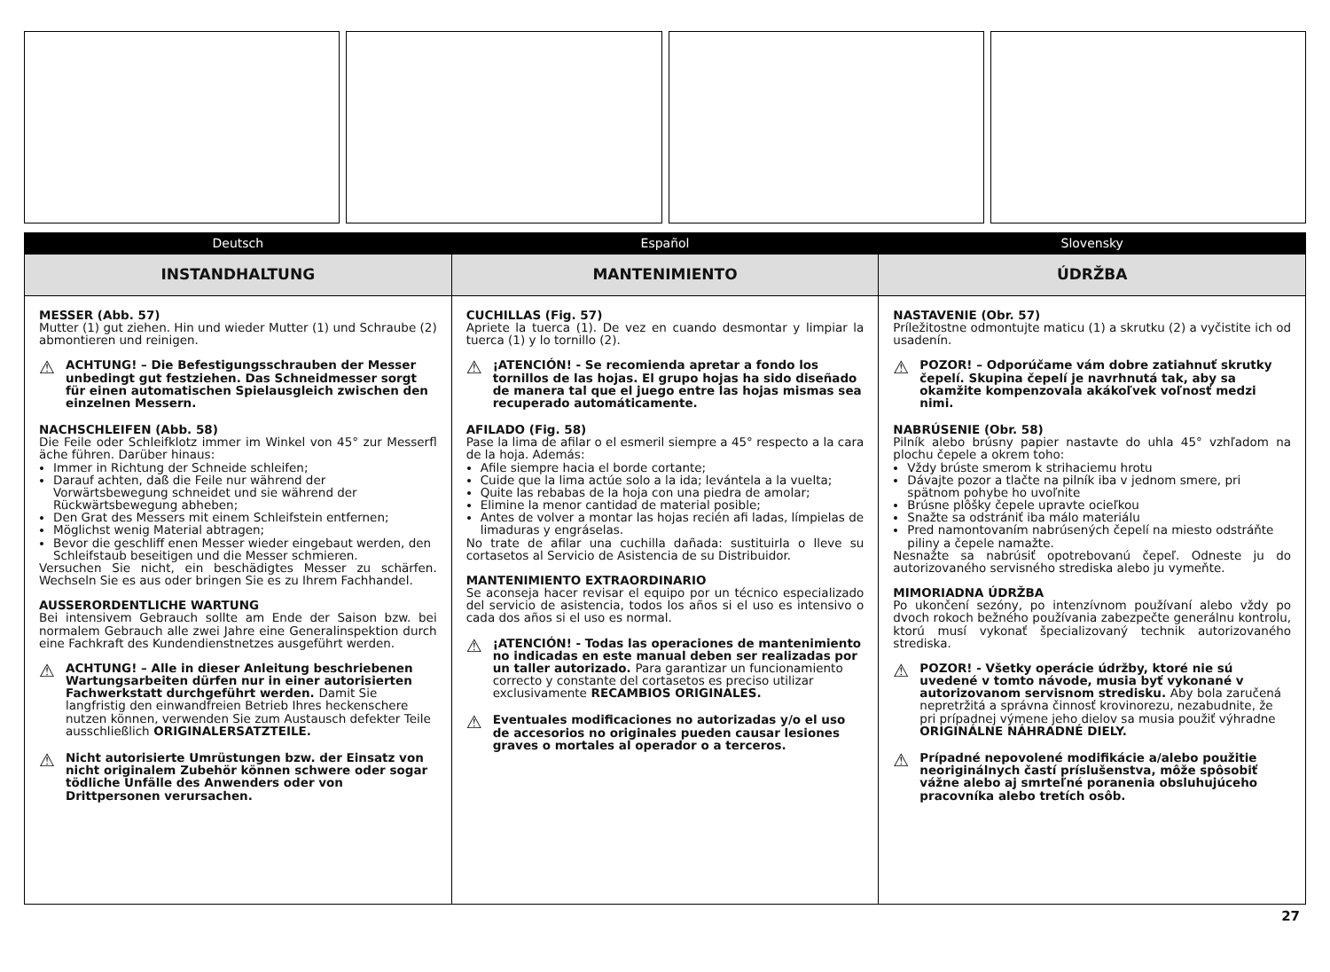Deutsch
INSTANDHALTUNG
MESSER (Abb. 57)
Mutter (1) gut ziehen. Hin und wieder Mutter (1) und Schraube (2) abmontieren und reinigen.
⚠
ACHTUNG! – Die Befestigungsschrauben der Messer unbedingt gut festziehen. Das Schneidmesser sorgt für einen automatischen Spielausgleich zwischen den einzelnen Messern.
NACHSCHLEIFEN (Abb. 58)
Die Feile oder Schleifklotz immer im Winkel von 45° zur Messerfl äche führen. Darüber hinaus:
Immer in Richtung der Schneide schleifen;
Darauf achten, daß die Feile nur während der Vorwärtsbewegung schneidet und sie während der Rückwärtsbewegung abheben;
Den Grat des Messers mit einem Schleifstein entfernen;
Möglichst wenig Material abtragen;
Bevor die geschliff enen Messer wieder eingebaut werden, den Schleifstaub beseitigen und die Messer schmieren.
Versuchen Sie nicht, ein beschädigtes Messer zu schärfen. Wechseln Sie es aus oder bringen Sie es zu Ihrem Fachhandel.
AUSSERORDENTLICHE WARTUNG
Bei intensivem Gebrauch sollte am Ende der Saison bzw. bei normalem Gebrauch alle zwei Jahre eine Generalinspektion durch eine Fachkraft des Kundendienstnetzes ausgeführt werden.
⚠
ACHTUNG! – Alle in dieser Anleitung beschriebenen Wartungsarbeiten dürfen nur in einer autorisierten Fachwerkstatt durchgeführt werden. Damit Sie langfristig den einwandfreien Betrieb Ihres heckenschere nutzen können, verwenden Sie zum Austausch defekter Teile ausschließlich ORIGINALERSATZTEILE.
⚠
Nicht autorisierte Umrüstungen bzw. der Einsatz von nicht originalem Zubehör können schwere oder sogar tödliche Unfälle des Anwenders oder von Drittpersonen verursachen.
Español
MANTENIMIENTO
CUCHILLAS (Fig. 57)
Apriete la tuerca (1). De vez en cuando desmontar y limpiar la tuerca (1) y lo tornillo (2).
⚠
¡ATENCIÓN! - Se recomienda apretar a fondo los tornillos de las hojas. El grupo hojas ha sido diseñado de manera tal que el juego entre las hojas mismas sea recuperado automáticamente.
AFILADO (Fig. 58)
Pase la lima de afilar o el esmeril siempre a 45° respecto a la cara de la hoja. Además:
Afile siempre hacia el borde cortante;
Cuide que la lima actúe solo a la ida; levántela a la vuelta;
Quite las rebabas de la hoja con una piedra de amolar;
Elimine la menor cantidad de material posible;
Antes de volver a montar las hojas recién afi ladas, límpielas de limaduras y engráselas.
No trate de afilar una cuchilla dañada: sustituirla o lleve su cortasetos al Servicio de Asistencia de su Distribuidor.
MANTENIMIENTO EXTRAORDINARIO
Se aconseja hacer revisar el equipo por un técnico especializado del servicio de asistencia, todos los años si el uso es intensivo o cada dos años si el uso es normal.
⚠
¡ATENCIÓN! - Todas las operaciones de mantenimiento no indicadas en este manual deben ser realizadas por un taller autorizado. Para garantizar un funcionamiento correcto y constante del cortasetos es preciso utilizar exclusivamente RECAMBIOS ORIGINALES.
⚠
Eventuales modificaciones no autorizadas y/o el uso de accesorios no originales pueden causar lesiones graves o mortales al operador o a terceros.
Slovensky
ÚDRŽBA
NASTAVENIE (Obr. 57)
Príležitostne odmontujte maticu (1) a skrutku (2) a vyčistite ich od usadenín.
⚠
POZOR! – Odporúčame vám dobre zatiahnuť skrutky čepelí. Skupina čepelí je navrhnutá tak, aby sa okamžite kompenzovala akákoľvek voľnosť medzi nimi.
NABRÚSENIE (Obr. 58)
Pilník alebo brúsny papier nastavte do uhla 45° vzhľadom na plochu čepele a okrem toho:
Vždy brúste smerom k strihaciemu hrotu
Dávajte pozor a tlačte na pilník iba v jednom smere, pri spätnom pohybe ho uvoľnite
Brúsne plôšky čepele upravte ocieľkou
Snažte sa odstrániť iba málo materiálu
Pred namontovaním nabrúsených čepelí na miesto odstráňte piliny a čepele namažte.
Nesnažte sa nabrúsiť opotrebovanú čepeľ. Odneste ju do autorizovaného servisného strediska alebo ju vymeňte.
MIMORIADNA ÚDRŽBA
Po ukončení sezóny, po intenzívnom používaní alebo vždy po dvoch rokoch bežného používania zabezpečte generálnu kontrolu, ktorú musí vykonať špecializovaný technik autorizovaného strediska.
⚠
POZOR! - Všetky operácie údržby, ktoré nie sú uvedené v tomto návode, musia byť vykonané v autorizovanom servisnom stredisku. Aby bola zaručená nepretržitá a správna činnosť krovinorezu, nezabudnite, že pri prípadnej výmene jeho dielov sa musia použiť výhradne ORIGINÁLNE NÁHRADNÉ DIELY.
⚠
Prípadné nepovolené modifikácie a/alebo použitie neoriginálnych častí príslušenstva, môže spôsobiť vážne alebo aj smrteľné poranenia obsluhujúceho pracovníka alebo tretích osôb.
27